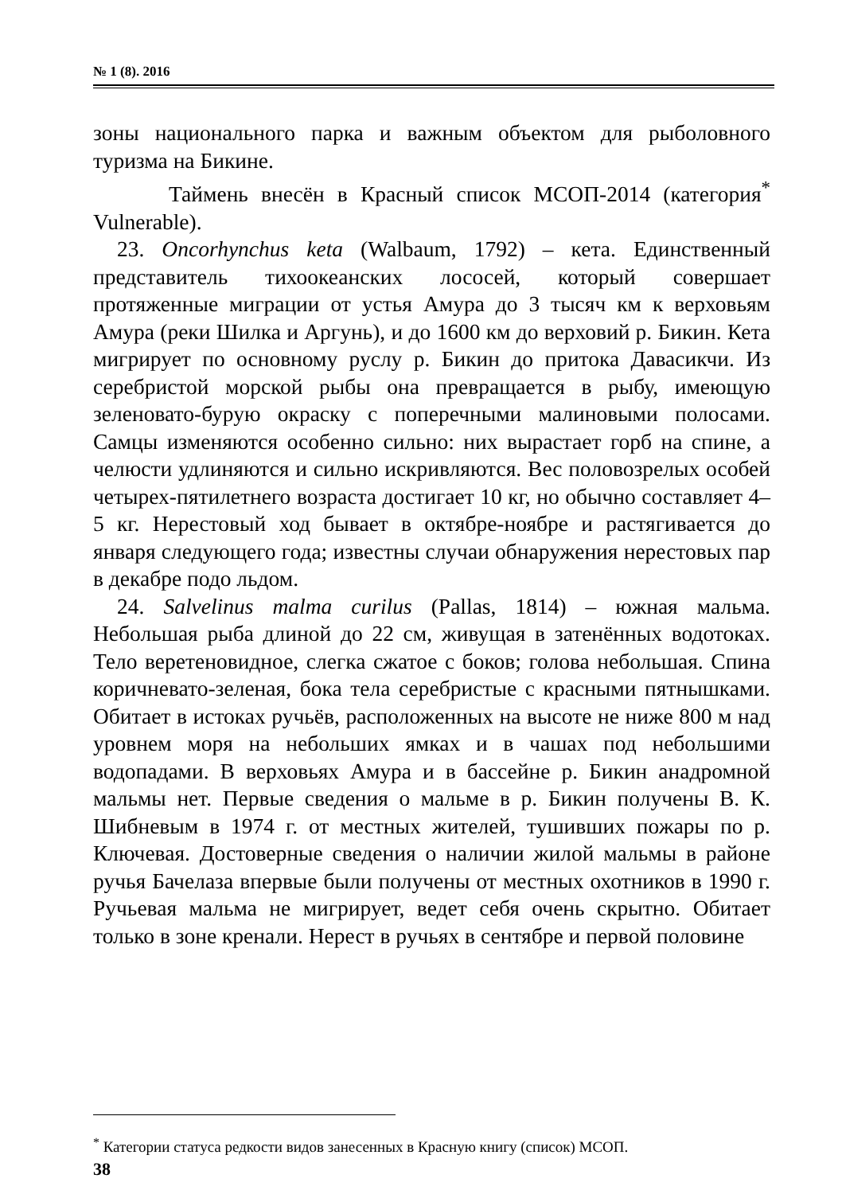№ 1 (8). 2016
зоны национального парка и важным объектом для рыболовного туризма на Бикине.
Таймень внесён в Красный список МСОП-2014 (категория<sup>*</sup> Vulnerable).
23. Oncorhynchus keta (Walbaum, 1792) – кета. Единственный представитель тихоокеанских лососей, который совершает протяженные миграции от устья Амура до 3 тысяч км к верховьям Амура (реки Шилка и Аргунь), и до 1600 км до верховий р. Бикин. Кета мигрирует по основному руслу р. Бикин до притока Давасикчи. Из серебристой морской рыбы она превращается в рыбу, имеющую зеленовато-бурую окраску с поперечными малиновыми полосами. Самцы изменяются особенно сильно: них вырастает горб на спине, а челюсти удлиняются и сильно искривляются. Вес половозрелых особей четырех-пятилетнего возраста достигает 10 кг, но обычно составляет 4–5 кг. Нерестовый ход бывает в октябре-ноябре и растягивается до января следующего года; известны случаи обнаружения нерестовых пар в декабре подо льдом.
24. Salvelinus malma curilus (Pallas, 1814) – южная мальма. Небольшая рыба длиной до 22 см, живущая в затенённых водотоках. Тело веретеновидное, слегка сжатое с боков; голова небольшая. Спина коричневато-зеленая, бока тела серебристые с красными пятнышками. Обитает в истоках ручьёв, расположенных на высоте не ниже 800 м над уровнем моря на небольших ямках и в чашах под небольшими водопадами. В верховьях Амура и в бассейне р. Бикин анадромной мальмы нет. Первые сведения о мальме в р. Бикин получены В. К. Шибневым в 1974 г. от местных жителей, тушивших пожары по р. Ключевая. Достоверные сведения о наличии жилой мальмы в районе ручья Бачелаза впервые были получены от местных охотников в 1990 г. Ручьевая мальма не мигрирует, ведет себя очень скрытно. Обитает только в зоне кренали. Нерест в ручьях в сентябре и первой половине
<sup>*</sup> Категории статуса редкости видов занесенных в Красную книгу (список) МСОП.
38